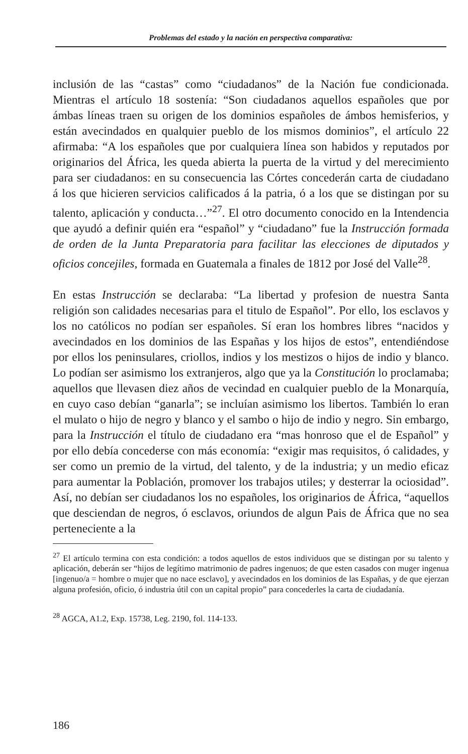Problemas del estado y la nación en perspectiva comparativa:
inclusión de las “castas” como “ciudadanos” de la Nación fue condicionada. Mientras el artículo 18 sostenía: “Son ciudadanos aquellos españoles que por ámbas líneas traen su origen de los dominios españoles de ámbos hemisferios, y están avecindados en qualquier pueblo de los mismos dominios”, el artículo 22 afirmaba: “A los españoles que por cualquiera línea son habidos y reputados por originarios del África, les queda abierta la puerta de la virtud y del merecimiento para ser ciudadanos: en su consecuencia las Córtes concederán carta de ciudadano á los que hicieren servicios calificados á la patria, ó a los que se distingan por su talento, aplicación y conducta…”<sup>27</sup>. El otro documento conocido en la Intendencia que ayudó a definir quién era “español” y “ciudadano” fue la Instrucción formada de orden de la Junta Preparatoria para facilitar las elecciones de diputados y oficios concejiles, formada en Guatemala a finales de 1812 por José del Valle<sup>28</sup>.
En estas Instrucción se declaraba: “La libertad y profesion de nuestra Santa religión son calidades necesarias para el titulo de Español”. Por ello, los esclavos y los no católicos no podían ser españoles. Sí eran los hombres libres “nacidos y avecindados en los dominios de las Españas y los hijos de estos”, entendiéndose por ellos los peninsulares, criollos, indios y los mestizos o hijos de indio y blanco. Lo podían ser asimismo los extranjeros, algo que ya la Constitución lo proclamaba; aquellos que llevasen diez años de vecindad en cualquier pueblo de la Monarquía, en cuyo caso debían “ganarla”; se incluían asimismo los libertos. También lo eran el mulato o hijo de negro y blanco y el sambo o hijo de indio y negro. Sin embargo, para la Instrucción el título de ciudadano era “mas honroso que el de Español” y por ello debía concederse con más economía: “exigir mas requisitos, ó calidades, y ser como un premio de la virtud, del talento, y de la industria; y un medio eficaz para aumentar la Población, promover los trabajos utiles; y desterrar la ociosidad”. Así, no debían ser ciudadanos los no españoles, los originarios de África, “aquellos que desciendan de negros, ó esclavos, oriundos de algun Pais de África que no sea perteneciente a la
<sup>27</sup> El artículo termina con esta condición: a todos aquellos de estos individuos que se distingan por su talento y aplicación, deberán ser “hijos de legítimo matrimonio de padres ingenuos; de que esten casados con muger ingenua [ingenuo/a = hombre o mujer que no nace esclavo], y avecindados en los dominios de las Españas, y de que ejerzan alguna profesión, oficio, ó industria útil con un capital propio” para concederles la carta de ciudadanía.
<sup>28</sup> AGCA, A1.2, Exp. 15738, Leg. 2190, fol. 114-133.
186